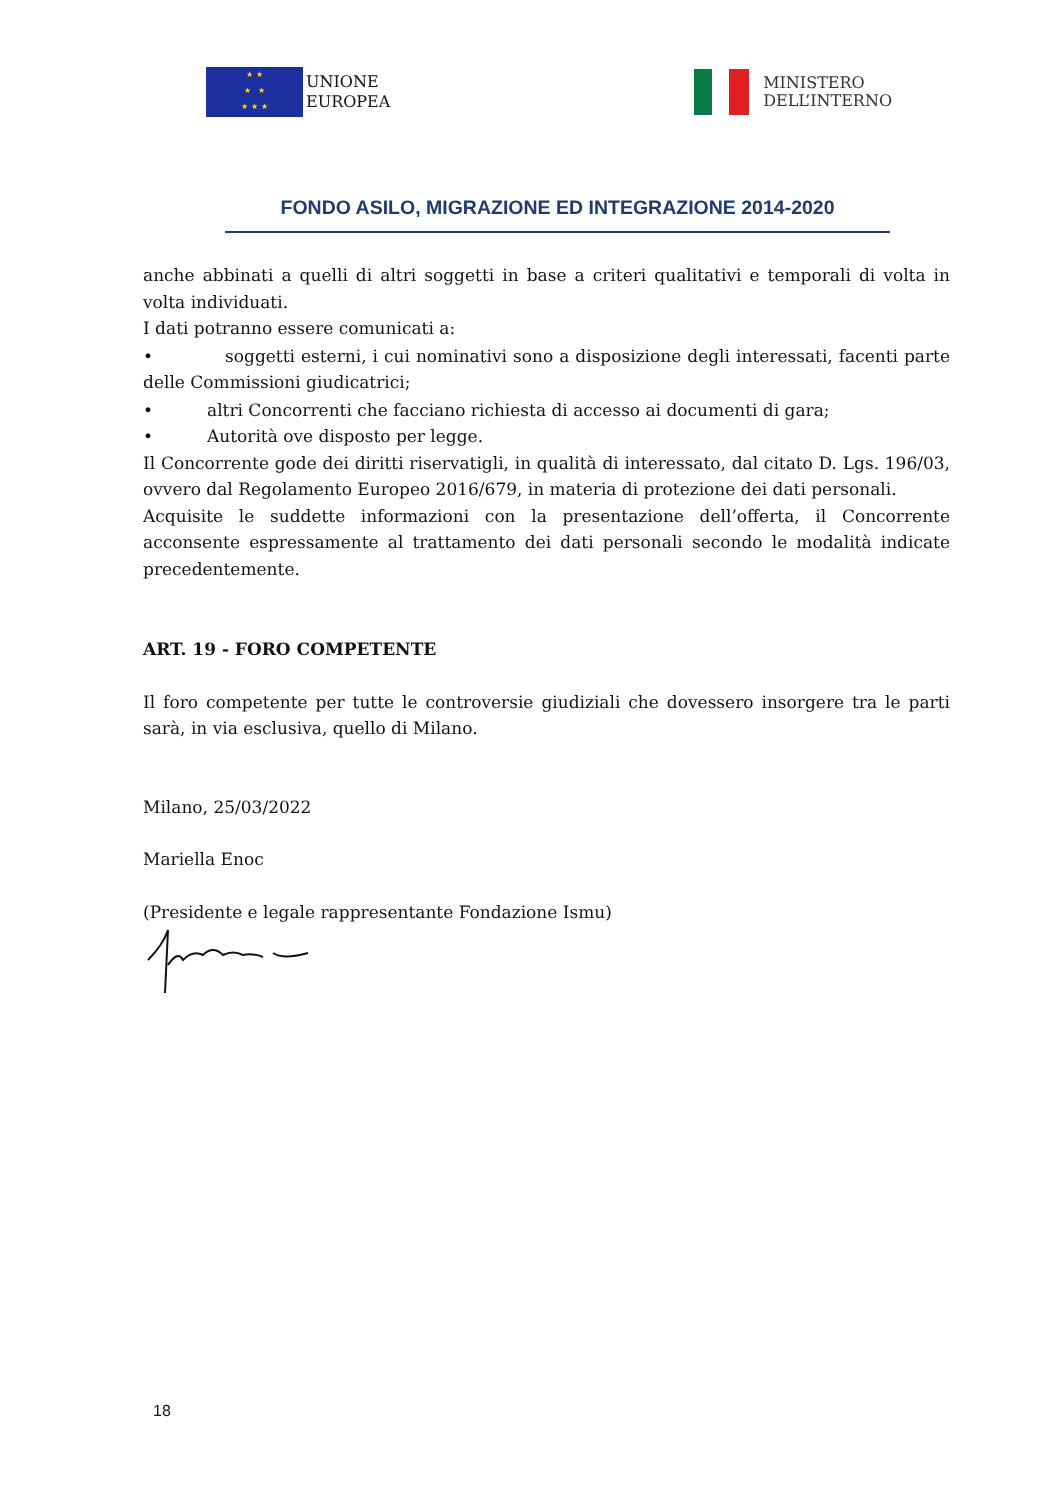★ ★
★ ★
★ ★ ★
UNIONE
EUROPEA
MINISTERO
DELL’INTERNO
FONDO ASILO, MIGRAZIONE ED INTEGRAZIONE 2014-2020
anche abbinati a quelli di altri soggetti in base a criteri qualitativi e temporali di volta in volta individuati.
I dati potranno essere comunicati a:
• soggetti esterni, i cui nominativi sono a disposizione degli interessati, facenti parte delle Commissioni giudicatrici;
• altri Concorrenti che facciano richiesta di accesso ai documenti di gara;
• Autorità ove disposto per legge.
Il Concorrente gode dei diritti riservatigli, in qualità di interessato, dal citato D. Lgs. 196/03, ovvero dal Regolamento Europeo 2016/679, in materia di protezione dei dati personali.
Acquisite le suddette informazioni con la presentazione dell’offerta, il Concorrente acconsente espressamente al trattamento dei dati personali secondo le modalità indicate precedentemente.
ART. 19 - FORO COMPETENTE
Il foro competente per tutte le controversie giudiziali che dovessero insorgere tra le parti sarà, in via esclusiva, quello di Milano.
Milano, 25/03/2022
Mariella Enoc
(Presidente e legale rappresentante Fondazione Ismu)
18